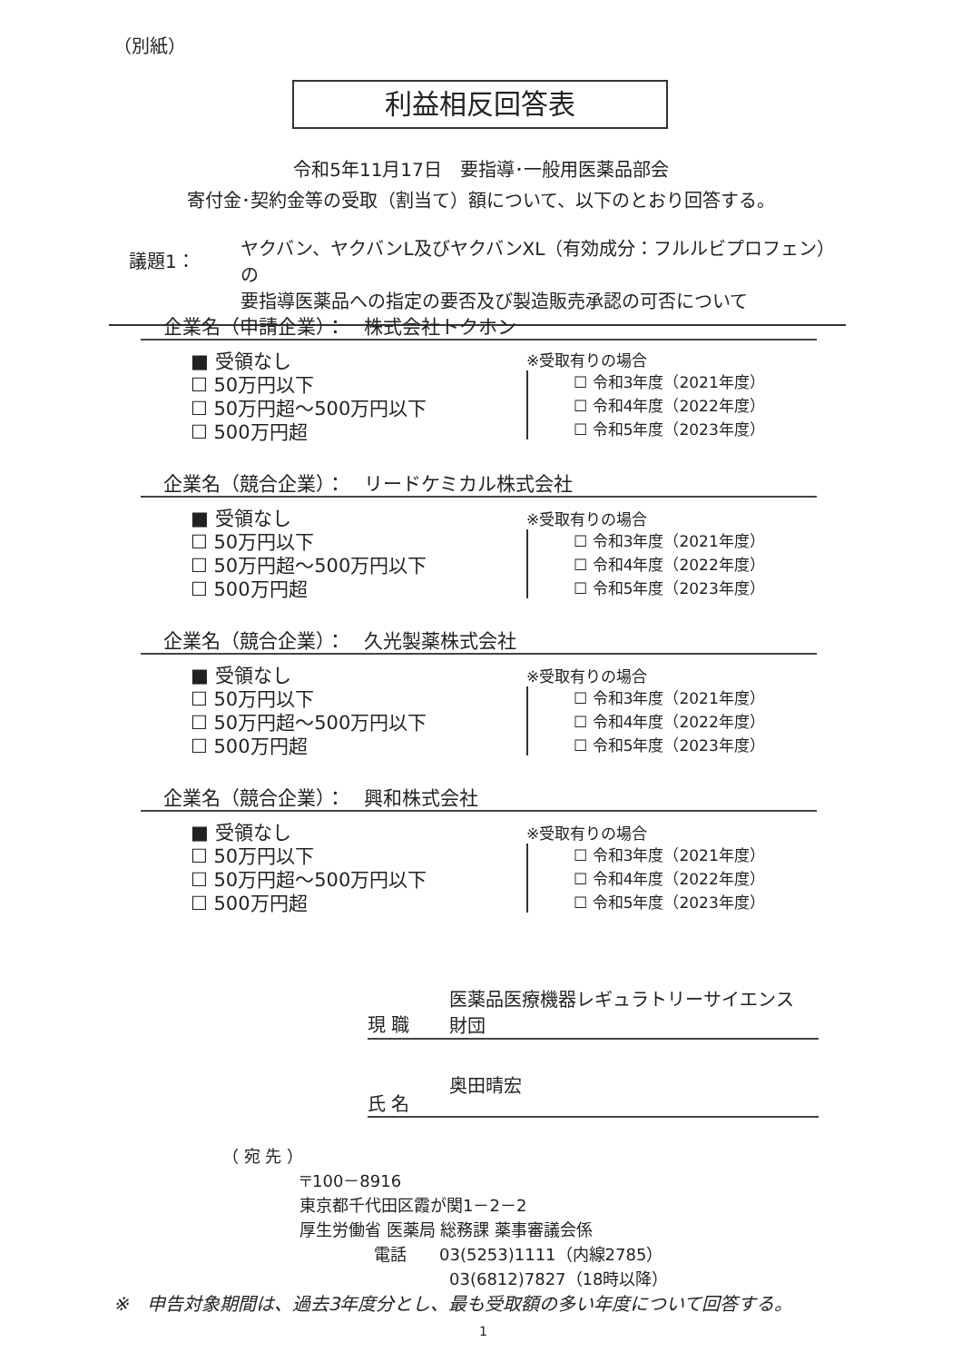（別紙）
利益相反回答表
令和5年11月17日　要指導･一般用医薬品部会
寄付金･契約金等の受取（割当て）額について、以下のとおり回答する。
議題1：
ヤクバン、ヤクバンL及びヤクバンXL（有効成分：フルルビプロフェン）の
要指導医薬品への指定の要否及び製造販売承認の可否について
企業名（申請企業）：　株式会社トクホン
■ 受領なし
☐ 50万円以下
☐ 50万円超～500万円以下
☐ 500万円超
※受取有りの場合
☐ 令和3年度（2021年度）
☐ 令和4年度（2022年度）
☐ 令和5年度（2023年度）
企業名（競合企業）：　リードケミカル株式会社
■ 受領なし
☐ 50万円以下
☐ 50万円超～500万円以下
☐ 500万円超
※受取有りの場合
☐ 令和3年度（2021年度）
☐ 令和4年度（2022年度）
☐ 令和5年度（2023年度）
企業名（競合企業）：　久光製薬株式会社
■ 受領なし
☐ 50万円以下
☐ 50万円超～500万円以下
☐ 500万円超
※受取有りの場合
☐ 令和3年度（2021年度）
☐ 令和4年度（2022年度）
☐ 令和5年度（2023年度）
企業名（競合企業）：　興和株式会社
■ 受領なし
☐ 50万円以下
☐ 50万円超～500万円以下
☐ 500万円超
※受取有りの場合
☐ 令和3年度（2021年度）
☐ 令和4年度（2022年度）
☐ 令和5年度（2023年度）
現 職
医薬品医療機器レギュラトリーサイエンス
財団
氏 名
奥田晴宏
（ 宛 先 ）
〒100－8916
東京都千代田区霞が関1－2－2
厚生労働省 医薬局 総務課 薬事審議会係
電話　　03(5253)1111（内線2785）
03(6812)7827（18時以降）
※　申告対象期間は、過去3年度分とし、最も受取額の多い年度について回答する。
1